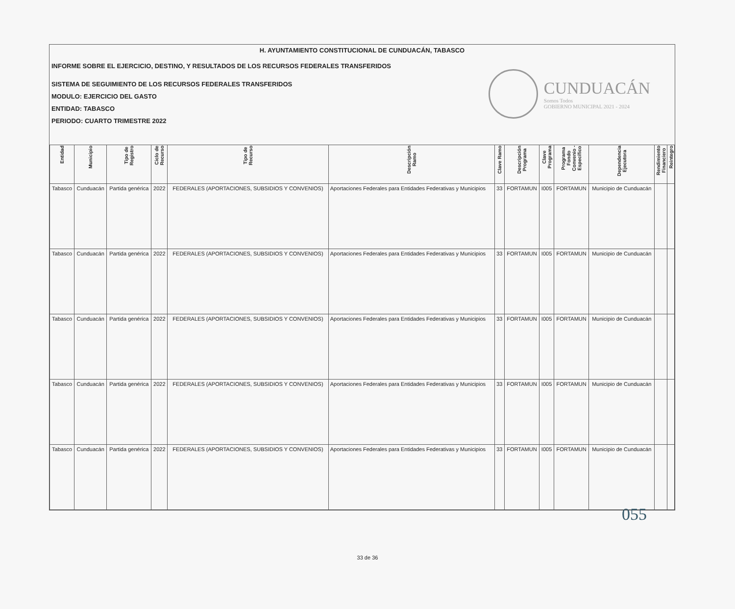H. AYUNTAMIENTO CONSTITUCIONAL DE CUNDUACÁN, TABASCO
INFORME SOBRE EL EJERCICIO, DESTINO, Y RESULTADOS DE LOS RECURSOS FEDERALES TRANSFERIDOS
SISTEMA DE SEGUIMIENTO DE LOS RECURSOS FEDERALES TRANSFERIDOS
MODULO: EJERCICIO DEL GASTO
ENTIDAD: TABASCO
PERIODO: CUARTO TRIMESTRE 2022
CUNDUACÁN
Somos Todos
GOBIERNO MUNICIPAL 2021 - 2024
| Entidad | Municipio | Tipo de Registro | Ciclo de Recurso | Tipo de Recurso | Descripción Ramo | Clave Ramo | Descripción Programa | Clave Programa | Programa Fondo Convenio - Específico | Dependencia Ejecutora | Rendimiento Financiero | Reintegro |
| --- | --- | --- | --- | --- | --- | --- | --- | --- | --- | --- | --- | --- |
| Tabasco | Cunduacán | Partida genérica | 2022 | FEDERALES (APORTACIONES, SUBSIDIOS Y CONVENIOS) | Aportaciones Federales para Entidades Federativas y Municipios | 33 | FORTAMUN | I005 | FORTAMUN | Municipio de Cunduacán | | |
| Tabasco | Cunduacán | Partida genérica | 2022 | FEDERALES (APORTACIONES, SUBSIDIOS Y CONVENIOS) | Aportaciones Federales para Entidades Federativas y Municipios | 33 | FORTAMUN | I005 | FORTAMUN | Municipio de Cunduacán | | |
| Tabasco | Cunduacán | Partida genérica | 2022 | FEDERALES (APORTACIONES, SUBSIDIOS Y CONVENIOS) | Aportaciones Federales para Entidades Federativas y Municipios | 33 | FORTAMUN | I005 | FORTAMUN | Municipio de Cunduacán | | |
| Tabasco | Cunduacán | Partida genérica | 2022 | FEDERALES (APORTACIONES, SUBSIDIOS Y CONVENIOS) | Aportaciones Federales para Entidades Federativas y Municipios | 33 | FORTAMUN | I005 | FORTAMUN | Municipio de Cunduacán | | |
| Tabasco | Cunduacán | Partida genérica | 2022 | FEDERALES (APORTACIONES, SUBSIDIOS Y CONVENIOS) | Aportaciones Federales para Entidades Federativas y Municipios | 33 | FORTAMUN | I005 | FORTAMUN | Municipio de Cunduacán | | |
055
33 de 36